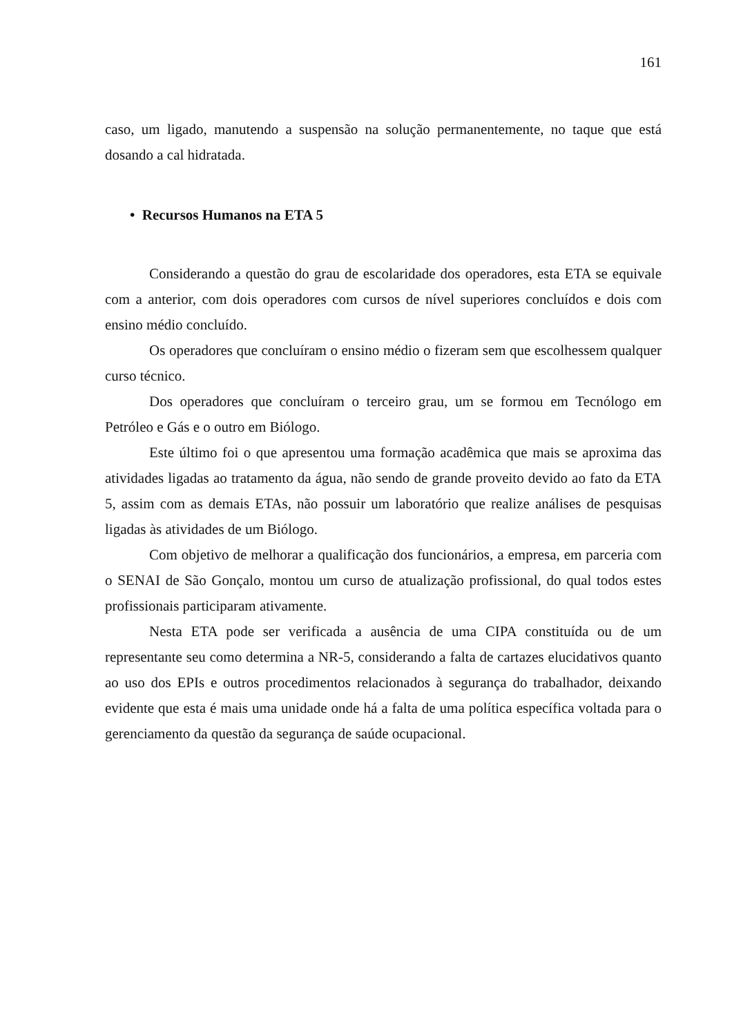161
caso, um ligado, manutendo a suspensão na solução permanentemente, no taque que está dosando a cal hidratada.
• Recursos Humanos na ETA 5
Considerando a questão do grau de escolaridade dos operadores, esta ETA se equivale com a anterior, com dois operadores com cursos de nível superiores concluídos e dois com ensino médio concluído.
Os operadores que concluíram o ensino médio o fizeram sem que escolhessem qualquer curso técnico.
Dos operadores que concluíram o terceiro grau, um se formou em Tecnólogo em Petróleo e Gás e o outro em Biólogo.
Este último foi o que apresentou uma formação acadêmica que mais se aproxima das atividades ligadas ao tratamento da água, não sendo de grande proveito devido ao fato da ETA 5, assim com as demais ETAs, não possuir um laboratório que realize análises de pesquisas ligadas às atividades de um Biólogo.
Com objetivo de melhorar a qualificação dos funcionários, a empresa, em parceria com o SENAI de São Gonçalo, montou um curso de atualização profissional, do qual todos estes profissionais participaram ativamente.
Nesta ETA pode ser verificada a ausência de uma CIPA constituída ou de um representante seu como determina a NR-5, considerando a falta de cartazes elucidativos quanto ao uso dos EPIs e outros procedimentos relacionados à segurança do trabalhador, deixando evidente que esta é mais uma unidade onde há a falta de uma política específica voltada para o gerenciamento da questão da segurança de saúde ocupacional.